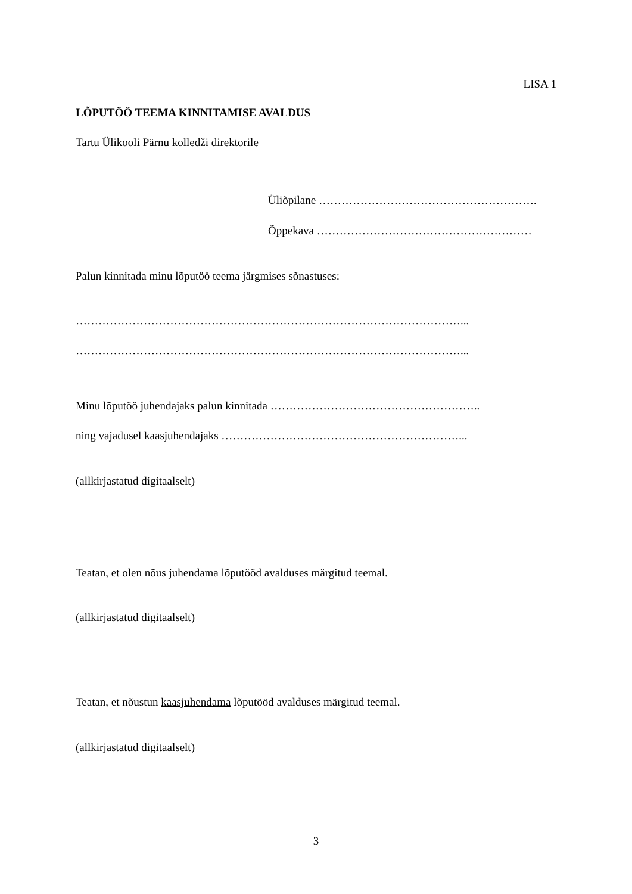LISA 1
LÕPUTÖÖ TEEMA KINNITAMISE AVALDUS
Tartu Ülikooli Pärnu kolledži direktorile
Üliõpilane ………………………………………………….
Õppekava …………………………………………………
Palun kinnitada minu lõputöö teema järgmises sõnastuses:
…………………………………………………………………………………………...
…………………………………………………………………………………………...
Minu lõputöö juhendajaks palun kinnitada ………………………………………………..
ning vajadusel kaasjuhendajaks ………………………………………………………...
(allkirjastatud digitaalselt)
Teatan, et olen nõus juhendama lõputööd avalduses märgitud teemal.
(allkirjastatud digitaalselt)
Teatan, et nõustun kaasjuhendama lõputööd avalduses märgitud teemal.
(allkirjastatud digitaalselt)
3